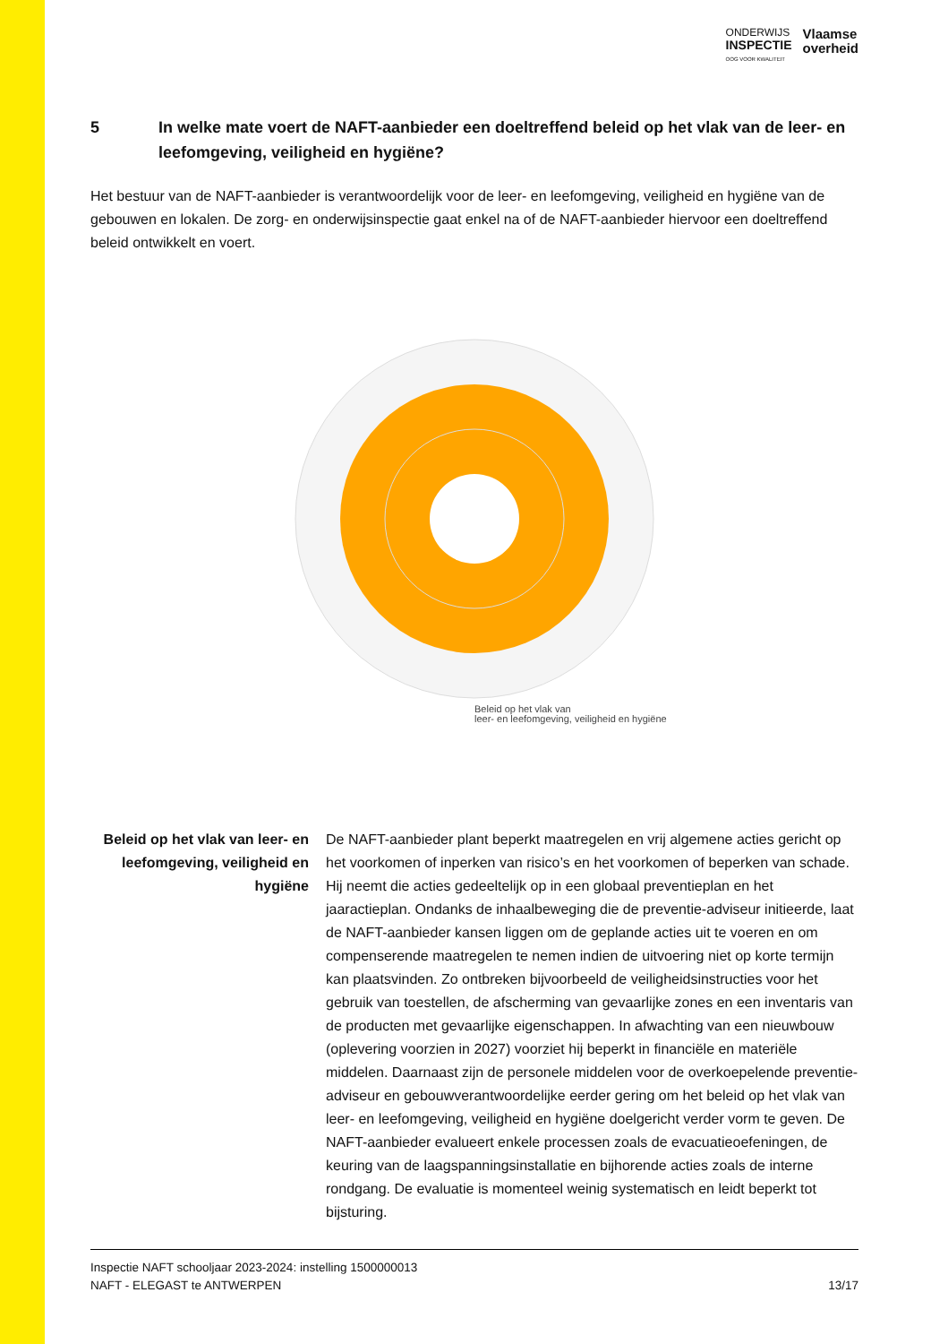ONDERWIJS
INSPECTIE
OOG VOOR KWALITEIT
Vlaamse
overheid
5 In welke mate voert de NAFT-aanbieder een doeltreffend beleid op het vlak van de leer- en leefomgeving, veiligheid en hygiëne?
Het bestuur van de NAFT-aanbieder is verantwoordelijk voor de leer- en leefomgeving, veiligheid en hygiëne van de gebouwen en lokalen. De zorg- en onderwijsinspectie gaat enkel na of de NAFT-aanbieder hiervoor een doeltreffend beleid ontwikkelt en voert.
Beleid op het vlak van
leer- en leefomgeving, veiligheid en hygiëne
Beleid op het vlak van leer- en leefomgeving, veiligheid en hygiëne
De NAFT-aanbieder plant beperkt maatregelen en vrij algemene acties gericht op het voorkomen of inperken van risico’s en het voorkomen of beperken van schade. Hij neemt die acties gedeeltelijk op in een globaal preventieplan en het jaaractieplan. Ondanks de inhaalbeweging die de preventie-adviseur initieerde, laat de NAFT-aanbieder kansen liggen om de geplande acties uit te voeren en om compenserende maatregelen te nemen indien de uitvoering niet op korte termijn kan plaatsvinden. Zo ontbreken bijvoorbeeld de veiligheidsinstructies voor het gebruik van toestellen, de afscherming van gevaarlijke zones en een inventaris van de producten met gevaarlijke eigenschappen. In afwachting van een nieuwbouw (oplevering voorzien in 2027) voorziet hij beperkt in financiële en materiële middelen. Daarnaast zijn de personele middelen voor de overkoepelende preventie-adviseur en gebouwverantwoordelijke eerder gering om het beleid op het vlak van leer- en leefomgeving, veiligheid en hygiëne doelgericht verder vorm te geven. De NAFT-aanbieder evalueert enkele processen zoals de evacuatieoefeningen, de keuring van de laagspanningsinstallatie en bijhorende acties zoals de interne rondgang. De evaluatie is momenteel weinig systematisch en leidt beperkt tot bijsturing.
Inspectie NAFT schooljaar 2023-2024: instelling 1500000013
NAFT - ELEGAST te ANTWERPEN
13/17